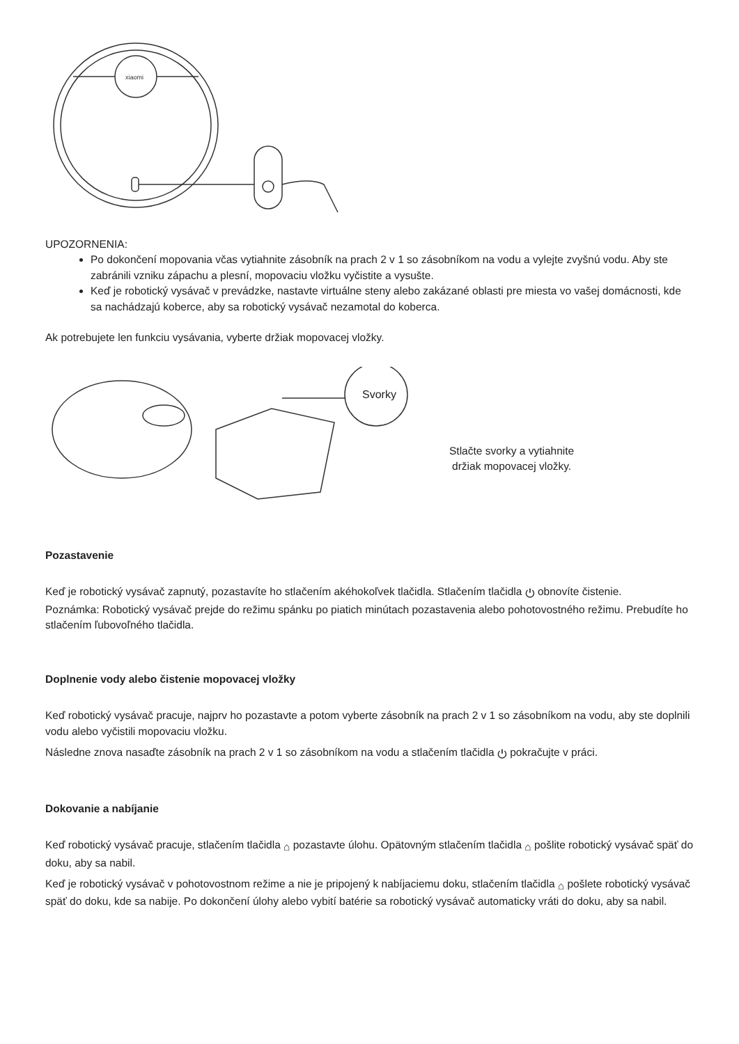xiaomi
UPOZORNENIA:
Po dokončení mopovania včas vytiahnite zásobník na prach 2 v 1 so zásobníkom na vodu a vylejte zvyšnú vodu. Aby ste zabránili vzniku zápachu a plesní, mopovaciu vložku vyčistite a vysušte.
Keď je robotický vysávač v prevádzke, nastavte virtuálne steny alebo zakázané oblasti pre miesta vo vašej domácnosti, kde sa nachádzajú koberce, aby sa robotický vysávač nezamotal do koberca.
Ak potrebujete len funkciu vysávania, vyberte držiak mopovacej vložky.
Svorky
Stlačte svorky a vytiahnite
držiak mopovacej vložky.
Pozastavenie
Keď je robotický vysávač zapnutý, pozastavíte ho stlačením akéhokoľvek tlačidla. Stlačením tlačidla ⏻ obnovíte čistenie.
Poznámka: Robotický vysávač prejde do režimu spánku po piatich minútach pozastavenia alebo pohotovostného režimu. Prebudíte ho stlačením ľubovoľného tlačidla.
Doplnenie vody alebo čistenie mopovacej vložky
Keď robotický vysávač pracuje, najprv ho pozastavte a potom vyberte zásobník na prach 2 v 1 so zásobníkom na vodu, aby ste doplnili vodu alebo vyčistili mopovaciu vložku.
Následne znova nasaďte zásobník na prach 2 v 1 so zásobníkom na vodu a stlačením tlačidla ⏻ pokračujte v práci.
Dokovanie a nabíjanie
Keď robotický vysávač pracuje, stlačením tlačidla ⌂ pozastavte úlohu. Opätovným stlačením tlačidla ⌂ pošlite robotický vysávač späť do doku, aby sa nabil.
Keď je robotický vysávač v pohotovostnom režime a nie je pripojený k nabíjaciemu doku, stlačením tlačidla ⌂ pošlete robotický vysávač späť do doku, kde sa nabije. Po dokončení úlohy alebo vybití batérie sa robotický vysávač automaticky vráti do doku, aby sa nabil.